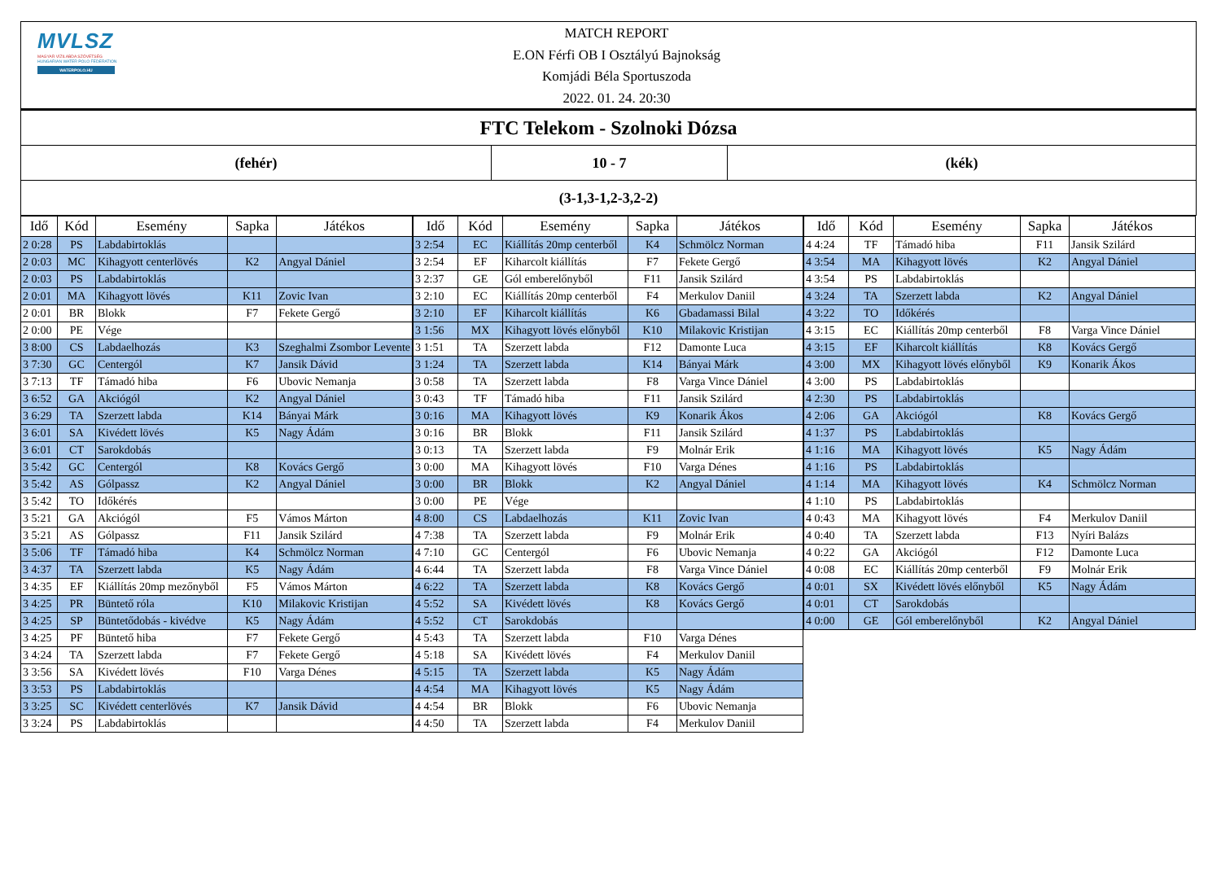MVLSZ
MAGYAR VÍZILABDA SZÖVETSÉG
HUNGARIAN WATER POLO FEDERATION
WATERPOLO.HU
MATCH REPORT
E.ON Férfi OB I Osztályú Bajnokság
Komjádi Béla Sportuszoda
2022. 01. 24. 20:30
FTC Telekom - Szolnoki Dózsa
(fehér) 10 - 7 (kék)
(3-1,3-1,2-3,2-2)
| Idő | Kód | Esemény | Sapka | Játékos |
| --- | --- | --- | --- | --- |
| 2 0:28 | PS | Labdabirtoklás | | |
| 2 0:03 | MC | Kihagyott centerlövés | K2 | Angyal Dániel |
| 2 0:03 | PS | Labdabirtoklás | | |
| 2 0:01 | MA | Kihagyott lövés | K11 | Zovic Ivan |
| 2 0:01 | BR | Blokk | F7 | Fekete Gergő |
| 2 0:00 | PE | Vége | | |
| 3 8:00 | CS | Labdaelhozás | K3 | Szeghalmi Zsombor Levente |
| 3 7:30 | GC | Centergól | K7 | Jansik Dávid |
| 3 7:13 | TF | Támadó hiba | F6 | Ubovic Nemanja |
| 3 6:52 | GA | Akciógól | K2 | Angyal Dániel |
| 3 6:29 | TA | Szerzett labda | K14 | Bányai Márk |
| 3 6:01 | SA | Kivédett lövés | K5 | Nagy Ádám |
| 3 6:01 | CT | Sarokdobás | | |
| 3 5:42 | GC | Centergól | K8 | Kovács Gergő |
| 3 5:42 | AS | Gólpassz | K2 | Angyal Dániel |
| 3 5:42 | TO | Időkérés | | |
| 3 5:21 | GA | Akciógól | F5 | Vámos Márton |
| 3 5:21 | AS | Gólpassz | F11 | Jansik Szilárd |
| 3 5:06 | TF | Támadó hiba | K4 | Schmölcz Norman |
| 3 4:37 | TA | Szerzett labda | K5 | Nagy Ádám |
| 3 4:35 | EF | Kiállítás 20mp mezőnyből | F5 | Vámos Márton |
| 3 4:25 | PR | Büntető róla | K10 | Milakovic Kristijan |
| 3 4:25 | SP | Büntetődobás - kivédve | K5 | Nagy Ádám |
| 3 4:25 | PF | Büntető hiba | F7 | Fekete Gergő |
| 3 4:24 | TA | Szerzett labda | F7 | Fekete Gergő |
| 3 3:56 | SA | Kivédett lövés | F10 | Varga Dénes |
| 3 3:53 | PS | Labdabirtoklás | | |
| 3 3:25 | SC | Kivédett centerlövés | K7 | Jansik Dávid |
| 3 3:24 | PS | Labdabirtoklás | | |
| Idő | Kód | Esemény | Sapka | Játékos |
| --- | --- | --- | --- | --- |
| 3 2:54 | EC | Kiállítás 20mp centerből | K4 | Schmölcz Norman |
| 3 2:54 | EF | Kiharcolt kiállítás | F7 | Fekete Gergő |
| 3 2:37 | GE | Gól emberelőnyből | F11 | Jansik Szilárd |
| 3 2:10 | EC | Kiállítás 20mp centerből | F4 | Merkulov Daniil |
| 3 2:10 | EF | Kiharcolt kiállítás | K6 | Gbadamassi Bilal |
| 3 1:56 | MX | Kihagyott lövés előnyből | K10 | Milakovic Kristijan |
| 3 1:51 | TA | Szerzett labda | F12 | Damonte Luca |
| 3 1:24 | TA | Szerzett labda | K14 | Bányai Márk |
| 3 0:58 | TA | Szerzett labda | F8 | Varga Vince Dániel |
| 3 0:43 | TF | Támadó hiba | F11 | Jansik Szilárd |
| 3 0:16 | MA | Kihagyott lövés | K9 | Konarik Ákos |
| 3 0:16 | BR | Blokk | F11 | Jansik Szilárd |
| 3 0:13 | TA | Szerzett labda | F9 | Molnár Erik |
| 3 0:00 | MA | Kihagyott lövés | F10 | Varga Dénes |
| 3 0:00 | BR | Blokk | K2 | Angyal Dániel |
| 3 0:00 | PE | Vége | | |
| 4 8:00 | CS | Labdaelhozás | K11 | Zovic Ivan |
| 4 7:38 | TA | Szerzett labda | F9 | Molnár Erik |
| 4 7:10 | GC | Centergól | F6 | Ubovic Nemanja |
| 4 6:44 | TA | Szerzett labda | F8 | Varga Vince Dániel |
| 4 6:22 | TA | Szerzett labda | K8 | Kovács Gergő |
| 4 5:52 | SA | Kivédett lövés | K8 | Kovács Gergő |
| 4 5:52 | CT | Sarokdobás | | |
| 4 5:43 | TA | Szerzett labda | F10 | Varga Dénes |
| 4 5:18 | SA | Kivédett lövés | F4 | Merkulov Daniil |
| 4 5:15 | TA | Szerzett labda | K5 | Nagy Ádám |
| 4 4:54 | MA | Kihagyott lövés | K5 | Nagy Ádám |
| 4 4:54 | BR | Blokk | F6 | Ubovic Nemanja |
| 4 4:50 | TA | Szerzett labda | F4 | Merkulov Daniil |
| Idő | Kód | Esemény | Sapka | Játékos |
| --- | --- | --- | --- | --- |
| 4 4:24 | TF | Támadó hiba | F11 | Jansik Szilárd |
| 4 3:54 | MA | Kihagyott lövés | K2 | Angyal Dániel |
| 4 3:54 | PS | Labdabirtoklás | | |
| 4 3:24 | TA | Szerzett labda | K2 | Angyal Dániel |
| 4 3:22 | TO | Időkérés | | |
| 4 3:15 | EC | Kiállítás 20mp centerből | F8 | Varga Vince Dániel |
| 4 3:15 | EF | Kiharcolt kiállítás | K8 | Kovács Gergő |
| 4 3:00 | MX | Kihagyott lövés előnyből | K9 | Konarik Ákos |
| 4 3:00 | PS | Labdabirtoklás | | |
| 4 2:30 | PS | Labdabirtoklás | | |
| 4 2:06 | GA | Akciógól | K8 | Kovács Gergő |
| 4 1:37 | PS | Labdabirtoklás | | |
| 4 1:16 | MA | Kihagyott lövés | K5 | Nagy Ádám |
| 4 1:16 | PS | Labdabirtoklás | | |
| 4 1:14 | MA | Kihagyott lövés | K4 | Schmölcz Norman |
| 4 1:10 | PS | Labdabirtoklás | | |
| 4 0:43 | MA | Kihagyott lövés | F4 | Merkulov Daniil |
| 4 0:40 | TA | Szerzett labda | F13 | Nyíri Balázs |
| 4 0:22 | GA | Akciógól | F12 | Damonte Luca |
| 4 0:08 | EC | Kiállítás 20mp centerből | F9 | Molnár Erik |
| 4 0:01 | SX | Kivédett lövés előnyből | K5 | Nagy Ádám |
| 4 0:01 | CT | Sarokdobás | | |
| 4 0:00 | GE | Gól emberelőnyből | K2 | Angyal Dániel |